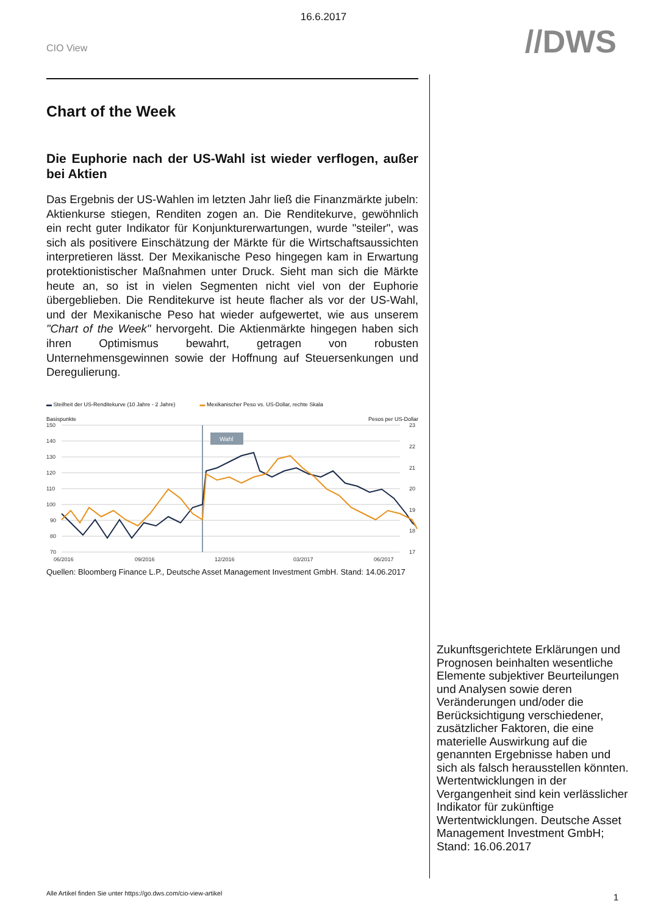16.6.2017
CIO View
//DWS
Chart of the Week
Die Euphorie nach der US-Wahl ist wieder verflogen, außer bei Aktien
Das Ergebnis der US-Wahlen im letzten Jahr ließ die Finanzmärkte jubeln: Aktienkurse stiegen, Renditen zogen an. Die Renditekurve, gewöhnlich ein recht guter Indikator für Konjunkturerwartungen, wurde "steiler", was sich als positivere Einschätzung der Märkte für die Wirtschaftsaussichten interpretieren lässt. Der Mexikanische Peso hingegen kam in Erwartung protektionistischer Maßnahmen unter Druck. Sieht man sich die Märkte heute an, so ist in vielen Segmenten nicht viel von der Euphorie übergeblieben. Die Renditekurve ist heute flacher als vor der US-Wahl, und der Mexikanische Peso hat wieder aufgewertet, wie aus unserem "Chart of the Week" hervorgeht. Die Aktienmärkte hingegen haben sich ihren Optimismus bewahrt, getragen von robusten Unternehmensgewinnen sowie der Hoffnung auf Steuersenkungen und Deregulierung.
▬ Steilheit der US-Renditekurve (10 Jahre - 2 Jahre) ▬ Mexikanischer Peso vs. US-Dollar, rechte Skala
Basispunkte Pesos per US-Dollar
150
140
130
120
110
100
90
80
70
23
22
21
20
19
18
17
Wahl
06/2016
09/2016
12/2016
03/2017
06/2017
Quellen: Bloomberg Finance L.P., Deutsche Asset Management Investment GmbH. Stand: 14.06.2017
Zukunftsgerichtete Erklärungen und Prognosen beinhalten wesentliche Elemente subjektiver Beurteilungen und Analysen sowie deren Veränderungen und/oder die Berücksichtigung verschiedener, zusätzlicher Faktoren, die eine materielle Auswirkung auf die genannten Ergebnisse haben und sich als falsch herausstellen könnten. Wertentwicklungen in der Vergangenheit sind kein verlässlicher Indikator für zukünftige Wertentwicklungen. Deutsche Asset Management Investment GmbH; Stand: 16.06.2017
Alle Artikel finden Sie unter https://go.dws.com/cio-view-artikel
1